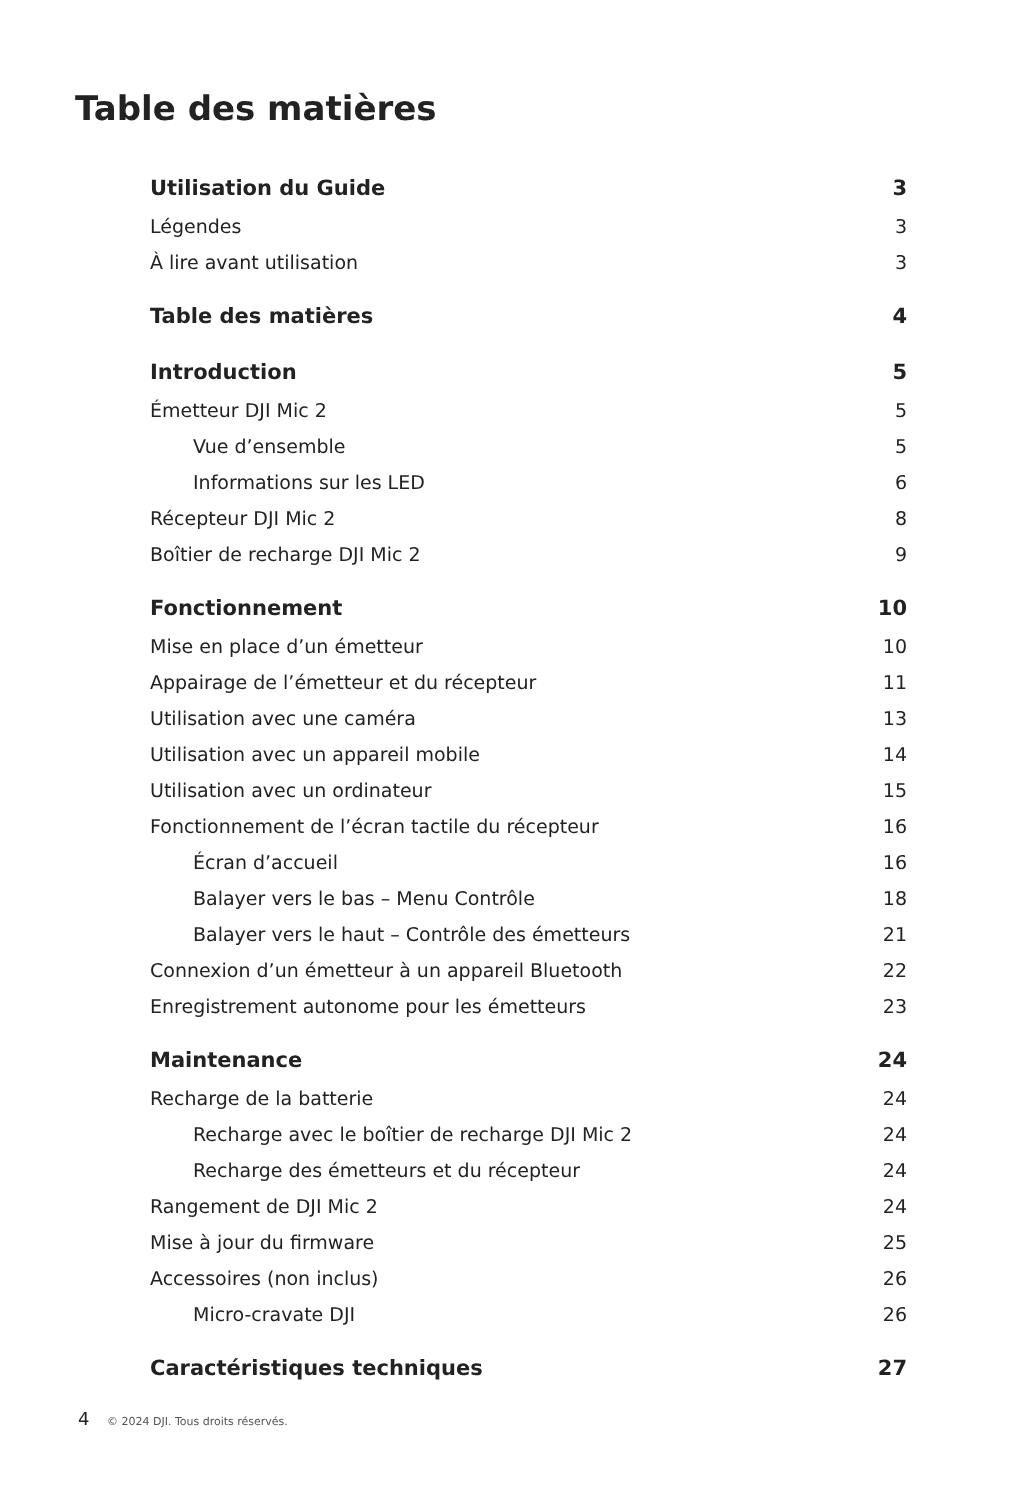Table des matières
Utilisation du Guide 3
Légendes 3
À lire avant utilisation 3
Table des matières 4
Introduction 5
Émetteur DJI Mic 2 5
Vue d’ensemble 5
Informations sur les LED 6
Récepteur DJI Mic 2 8
Boîtier de recharge DJI Mic 2 9
Fonctionnement 10
Mise en place d’un émetteur 10
Appairage de l’émetteur et du récepteur 11
Utilisation avec une caméra 13
Utilisation avec un appareil mobile 14
Utilisation avec un ordinateur 15
Fonctionnement de l’écran tactile du récepteur 16
Écran d’accueil 16
Balayer vers le bas – Menu Contrôle 18
Balayer vers le haut – Contrôle des émetteurs 21
Connexion d’un émetteur à un appareil Bluetooth 22
Enregistrement autonome pour les émetteurs 23
Maintenance 24
Recharge de la batterie 24
Recharge avec le boîtier de recharge DJI Mic 2 24
Recharge des émetteurs et du récepteur 24
Rangement de DJI Mic 2 24
Mise à jour du firmware 25
Accessoires (non inclus) 26
Micro-cravate DJI 26
Caractéristiques techniques 27
4 © 2024 DJI. Tous droits réservés.